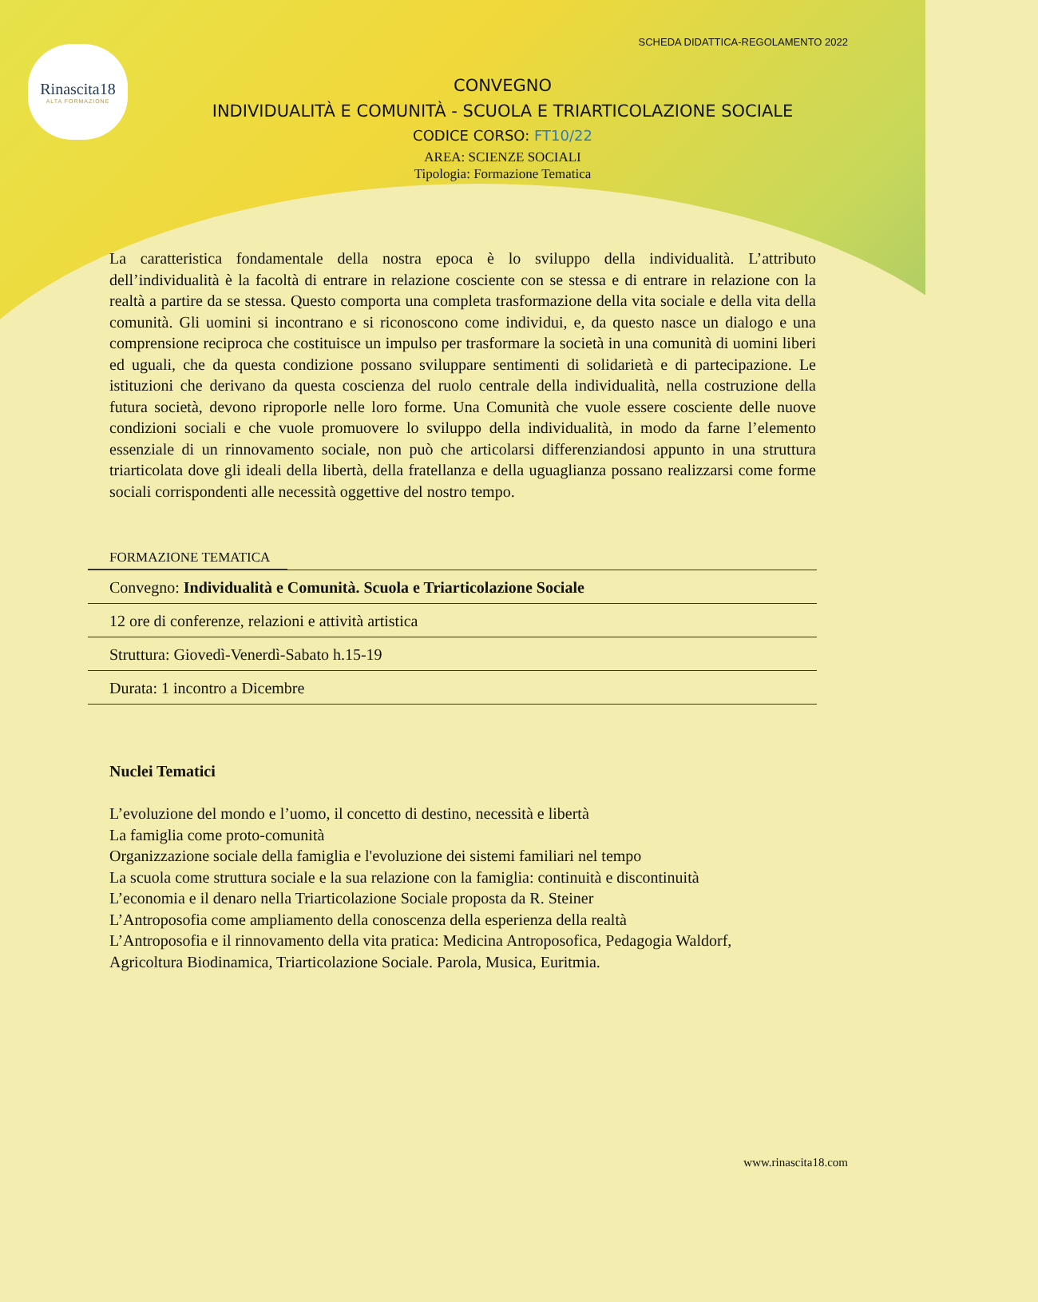Rinascita18
ALTA FORMAZIONE
SCHEDA DIDATTICA-REGOLAMENTO 2022
CONVEGNO
INDIVIDUALITÀ E COMUNITÀ - SCUOLA E TRIARTICOLAZIONE SOCIALE
CODICE CORSO: FT10/22
AREA: SCIENZE SOCIALI
Tipologia: Formazione Tematica
La caratteristica fondamentale della nostra epoca è lo sviluppo della individualità. L’attributo dell’individualità è la facoltà di entrare in relazione cosciente con se stessa e di entrare in relazione con la realtà a partire da se stessa. Questo comporta una completa trasformazione della vita sociale e della vita della comunità. Gli uomini si incontrano e si riconoscono come individui, e, da questo nasce un dialogo e una comprensione reciproca che costituisce un impulso per trasformare la società in una comunità di uomini liberi ed uguali, che da questa condizione possano sviluppare sentimenti di solidarietà e di partecipazione. Le istituzioni che derivano da questa coscienza del ruolo centrale della individualità, nella costruzione della futura società, devono riproporle nelle loro forme. Una Comunità che vuole essere cosciente delle nuove condizioni sociali e che vuole promuovere lo sviluppo della individualità, in modo da farne l’elemento essenziale di un rinnovamento sociale, non può che articolarsi differenziandosi appunto in una struttura triarticolata dove gli ideali della libertà, della fratellanza e della uguaglianza possano realizzarsi come forme sociali corrispondenti alle necessità oggettive del nostro tempo.
FORMAZIONE TEMATICA
Convegno: Individualità e Comunità. Scuola e Triarticolazione Sociale
12 ore di conferenze, relazioni e attività artistica
Struttura: Giovedì-Venerdì-Sabato h.15-19
Durata: 1 incontro a Dicembre
Nuclei Tematici
L’evoluzione del mondo e l’uomo, il concetto di destino, necessità e libertà
La famiglia come proto-comunità
Organizzazione sociale della famiglia e l'evoluzione dei sistemi familiari nel tempo
La scuola come struttura sociale e la sua relazione con la famiglia: continuità e discontinuità
L’economia e il denaro nella Triarticolazione Sociale proposta da R. Steiner
L’Antroposofia come ampliamento della conoscenza della esperienza della realtà
L’Antroposofia e il rinnovamento della vita pratica: Medicina Antroposofica, Pedagogia Waldorf,
Agricoltura Biodinamica, Triarticolazione Sociale. Parola, Musica, Euritmia.
www.rinascita18.com